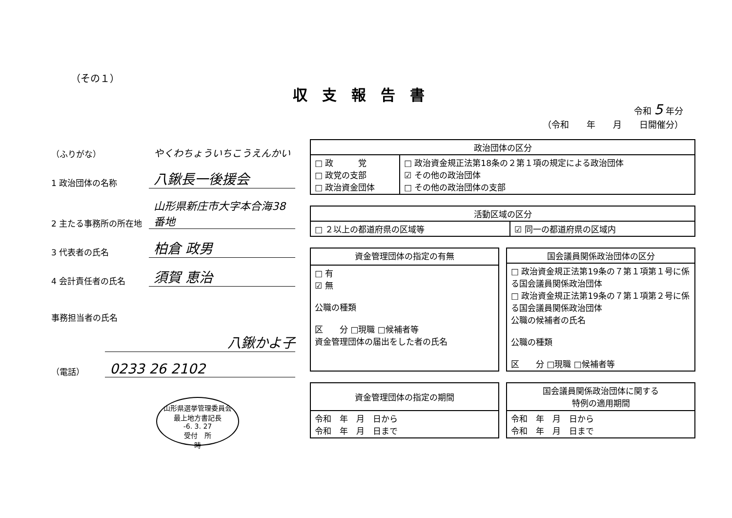（その１）
収支報告書
令和 5 年分
（令和　　年　　月　　日開催分）
（ふりがな）
やくわちょういちこうえんかい
1 政治団体の名称
八鍬長一後援会
2 主たる事務所の所在地
山形県新庄市大字本合海38番地
3 代表者の氏名
柏倉 政男
4 会計責任者の氏名
須賀 恵治
事務担当者の氏名
八鍬かよ子
（電話）
0233 26 2102
山形県選挙管理委員会
最上地方書記長
-6. 3. 27
受付　所
時
| 政治団体の区分 | |
| --- | --- |
| □ 政 党 □ 政党の支部 □ 政治資金団体 | □ 政治資金規正法第18条の２第１項の規定による政治団体 ☑ その他の政治団体 □ その他の政治団体の支部 |
| 活動区域の区分 | |
| --- | --- |
| □ ２以上の都道府県の区域等 | ☑ 同一の都道府県の区域内 |
| 資金管理団体の指定の有無 |
| --- |
| □ 有 ☑ 無 公職の種類 区 分 □現職 □候補者等 資金管理団体の届出をした者の氏名 |
| 国会議員関係政治団体の区分 |
| --- |
| □ 政治資金規正法第19条の７第１項第１号に係る国会議員関係政治団体 □ 政治資金規正法第19条の７第１項第２号に係る国会議員関係政治団体 公職の候補者の氏名 公職の種類 区 分 □現職 □候補者等 |
| 資金管理団体の指定の期間 |
| --- |
| 令和 年 月 日から 令和 年 月 日まで |
| 国会議員関係政治団体に関する 特例の適用期間 |
| --- |
| 令和 年 月 日から 令和 年 月 日まで |